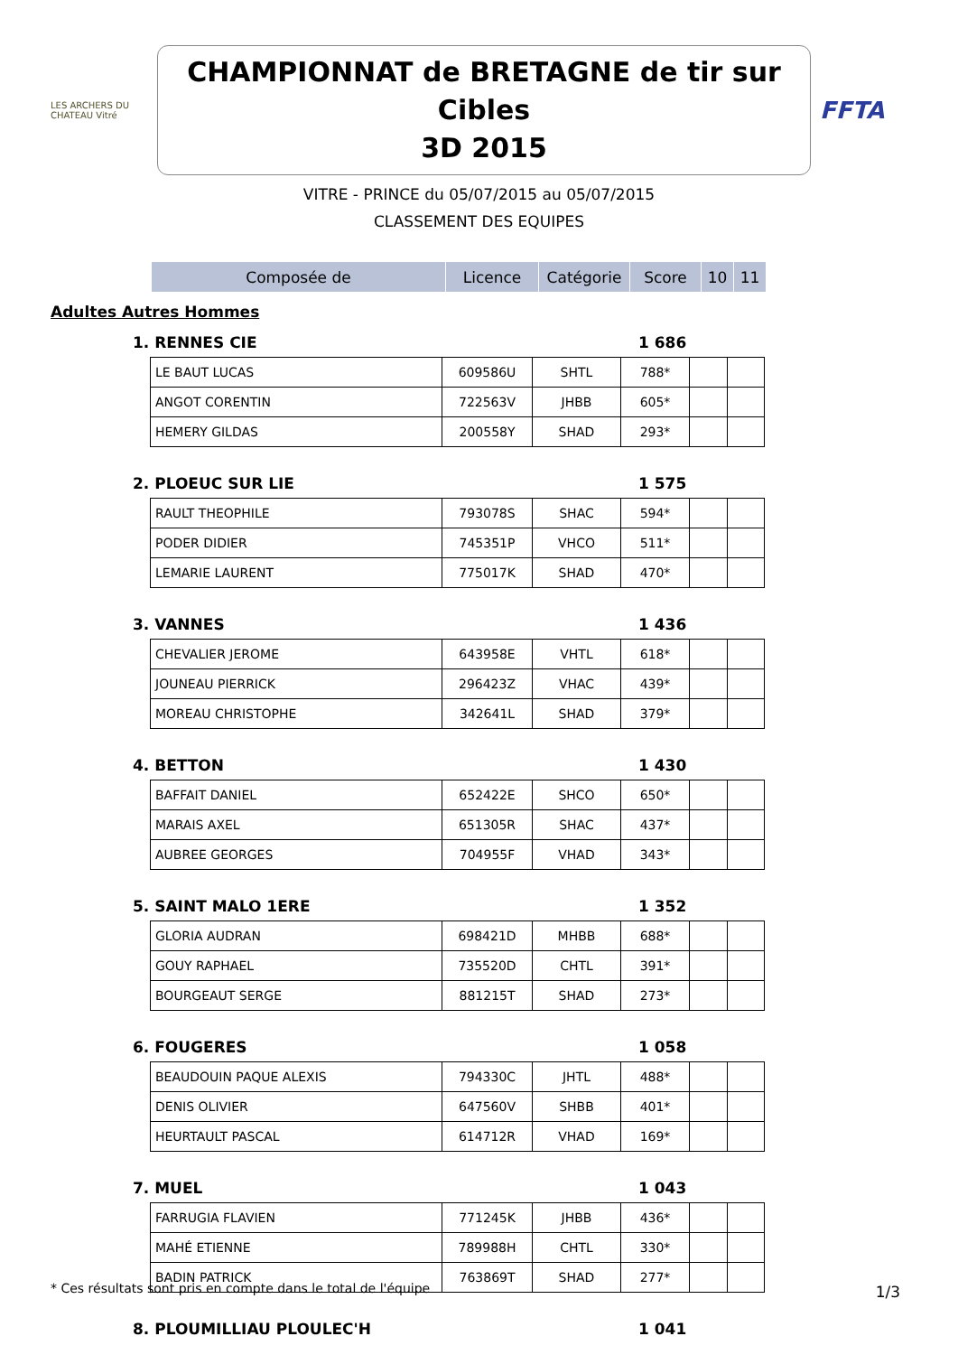LES ARCHERS DU CHATEAU Vitré
CHAMPIONNAT de BRETAGNE de tir sur Cibles
3D 2015
FFTA
VITRE - PRINCE du 05/07/2015 au 05/07/2015
CLASSEMENT DES EQUIPES
| Composée de | Licence | Catégorie | Score | 10 | 11 |
| --- | --- | --- | --- | --- | --- |
Adultes Autres Hommes
1. RENNES CIE 1 686
| LE BAUT LUCAS | 609586U | SHTL | 788* | | |
| ANGOT CORENTIN | 722563V | JHBB | 605* | | |
| HEMERY GILDAS | 200558Y | SHAD | 293* | | |
2. PLOEUC SUR LIE 1 575
| RAULT THEOPHILE | 793078S | SHAC | 594* | | |
| PODER DIDIER | 745351P | VHCO | 511* | | |
| LEMARIE LAURENT | 775017K | SHAD | 470* | | |
3. VANNES 1 436
| CHEVALIER JEROME | 643958E | VHTL | 618* | | |
| JOUNEAU PIERRICK | 296423Z | VHAC | 439* | | |
| MOREAU CHRISTOPHE | 342641L | SHAD | 379* | | |
4. BETTON 1 430
| BAFFAIT DANIEL | 652422E | SHCO | 650* | | |
| MARAIS AXEL | 651305R | SHAC | 437* | | |
| AUBREE GEORGES | 704955F | VHAD | 343* | | |
5. SAINT MALO 1ERE 1 352
| GLORIA AUDRAN | 698421D | MHBB | 688* | | |
| GOUY RAPHAEL | 735520D | CHTL | 391* | | |
| BOURGEAUT SERGE | 881215T | SHAD | 273* | | |
6. FOUGERES 1 058
| BEAUDOUIN PAQUE ALEXIS | 794330C | JHTL | 488* | | |
| DENIS OLIVIER | 647560V | SHBB | 401* | | |
| HEURTAULT PASCAL | 614712R | VHAD | 169* | | |
7. MUEL 1 043
| FARRUGIA FLAVIEN | 771245K | JHBB | 436* | | |
| MAHÉ ETIENNE | 789988H | CHTL | 330* | | |
| BADIN PATRICK | 763869T | SHAD | 277* | | |
8. PLOUMILLIAU PLOULEC'H 1 041
* Ces résultats sont pris en compte dans le total de l'équipe
1/3